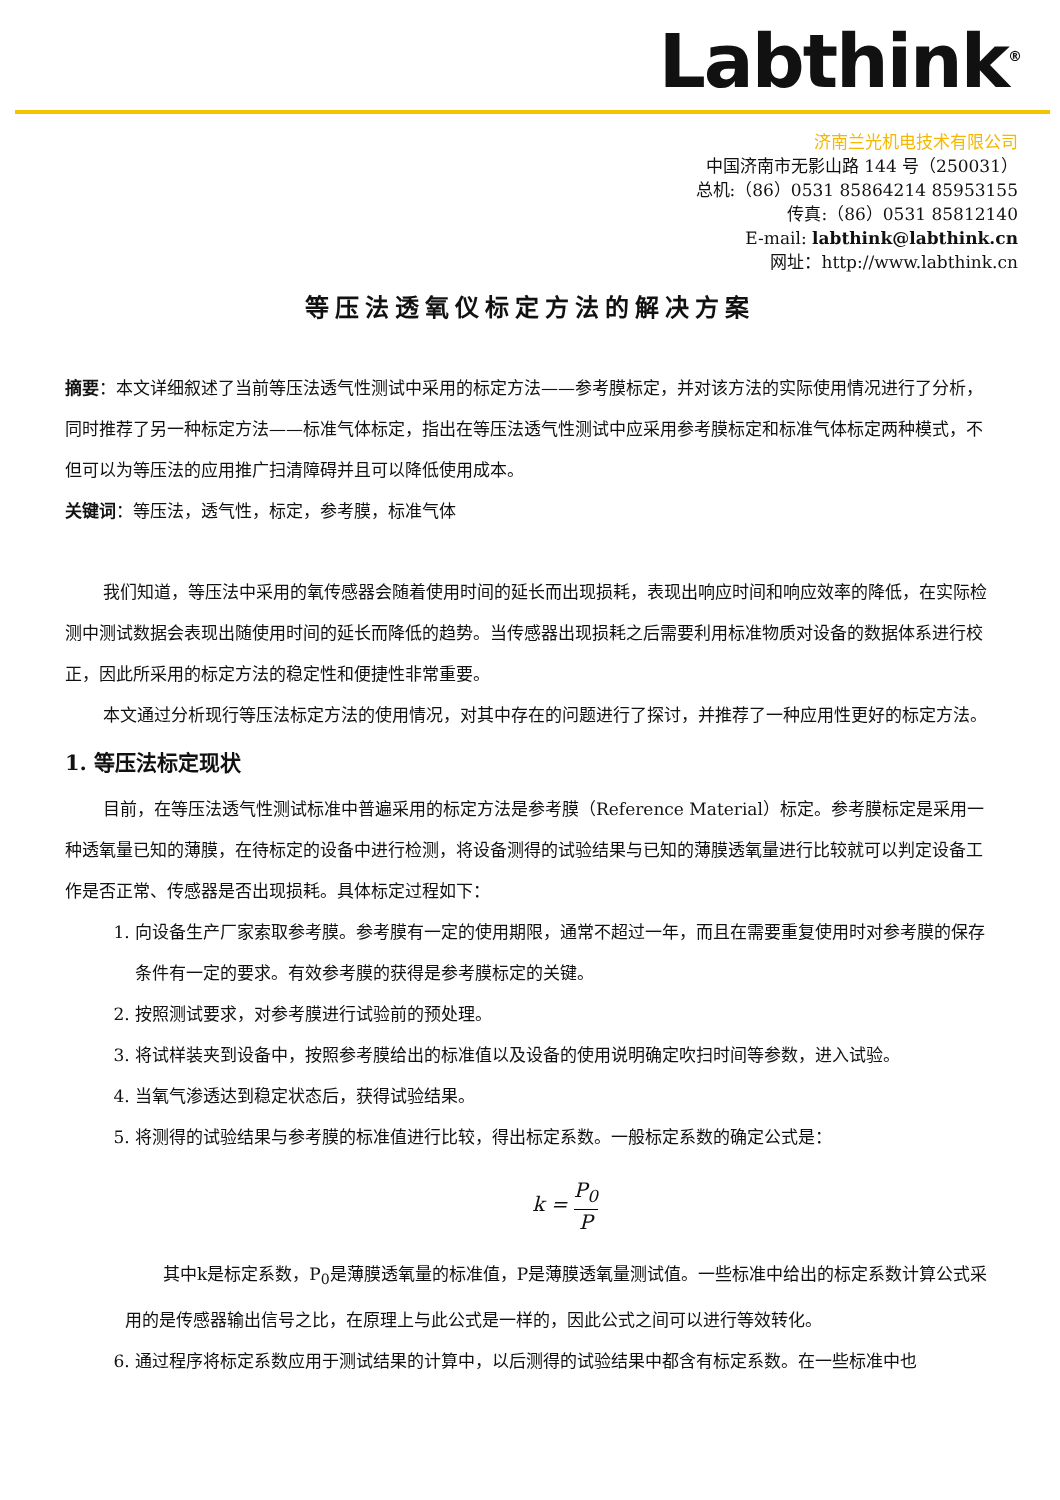Labthink<sup>®</sup>
济南兰光机电技术有限公司
中国济南市无影山路 144 号（250031）
总机:（86）0531 85864214 85953155
传真:（86）0531 85812140
E-mail: labthink@labthink.cn
网址：http://www.labthink.cn
等压法透氧仪标定方法的解决方案
摘要：本文详细叙述了当前等压法透气性测试中采用的标定方法——参考膜标定，并对该方法的实际使用情况进行了分析，同时推荐了另一种标定方法——标准气体标定，指出在等压法透气性测试中应采用参考膜标定和标准气体标定两种模式，不但可以为等压法的应用推广扫清障碍并且可以降低使用成本。
关键词：等压法，透气性，标定，参考膜，标准气体
我们知道，等压法中采用的氧传感器会随着使用时间的延长而出现损耗，表现出响应时间和响应效率的降低，在实际检测中测试数据会表现出随使用时间的延长而降低的趋势。当传感器出现损耗之后需要利用标准物质对设备的数据体系进行校正，因此所采用的标定方法的稳定性和便捷性非常重要。
本文通过分析现行等压法标定方法的使用情况，对其中存在的问题进行了探讨，并推荐了一种应用性更好的标定方法。
1. 等压法标定现状
目前，在等压法透气性测试标准中普遍采用的标定方法是参考膜（Reference Material）标定。参考膜标定是采用一种透氧量已知的薄膜，在待标定的设备中进行检测，将设备测得的试验结果与已知的薄膜透氧量进行比较就可以判定设备工作是否正常、传感器是否出现损耗。具体标定过程如下：
1. 向设备生产厂家索取参考膜。参考膜有一定的使用期限，通常不超过一年，而且在需要重复使用时对参考膜的保存条件有一定的要求。有效参考膜的获得是参考膜标定的关键。
2. 按照测试要求，对参考膜进行试验前的预处理。
3. 将试样装夹到设备中，按照参考膜给出的标准值以及设备的使用说明确定吹扫时间等参数，进入试验。
4. 当氧气渗透达到稳定状态后，获得试验结果。
5. 将测得的试验结果与参考膜的标准值进行比较，得出标定系数。一般标定系数的确定公式是：
k = P<sub>0</sub> P
其中k是标定系数，P<sub>0</sub>是薄膜透氧量的标准值，P是薄膜透氧量测试值。一些标准中给出的标定系数计算公式采用的是传感器输出信号之比，在原理上与此公式是一样的，因此公式之间可以进行等效转化。
6. 通过程序将标定系数应用于测试结果的计算中，以后测得的试验结果中都含有标定系数。在一些标准中也